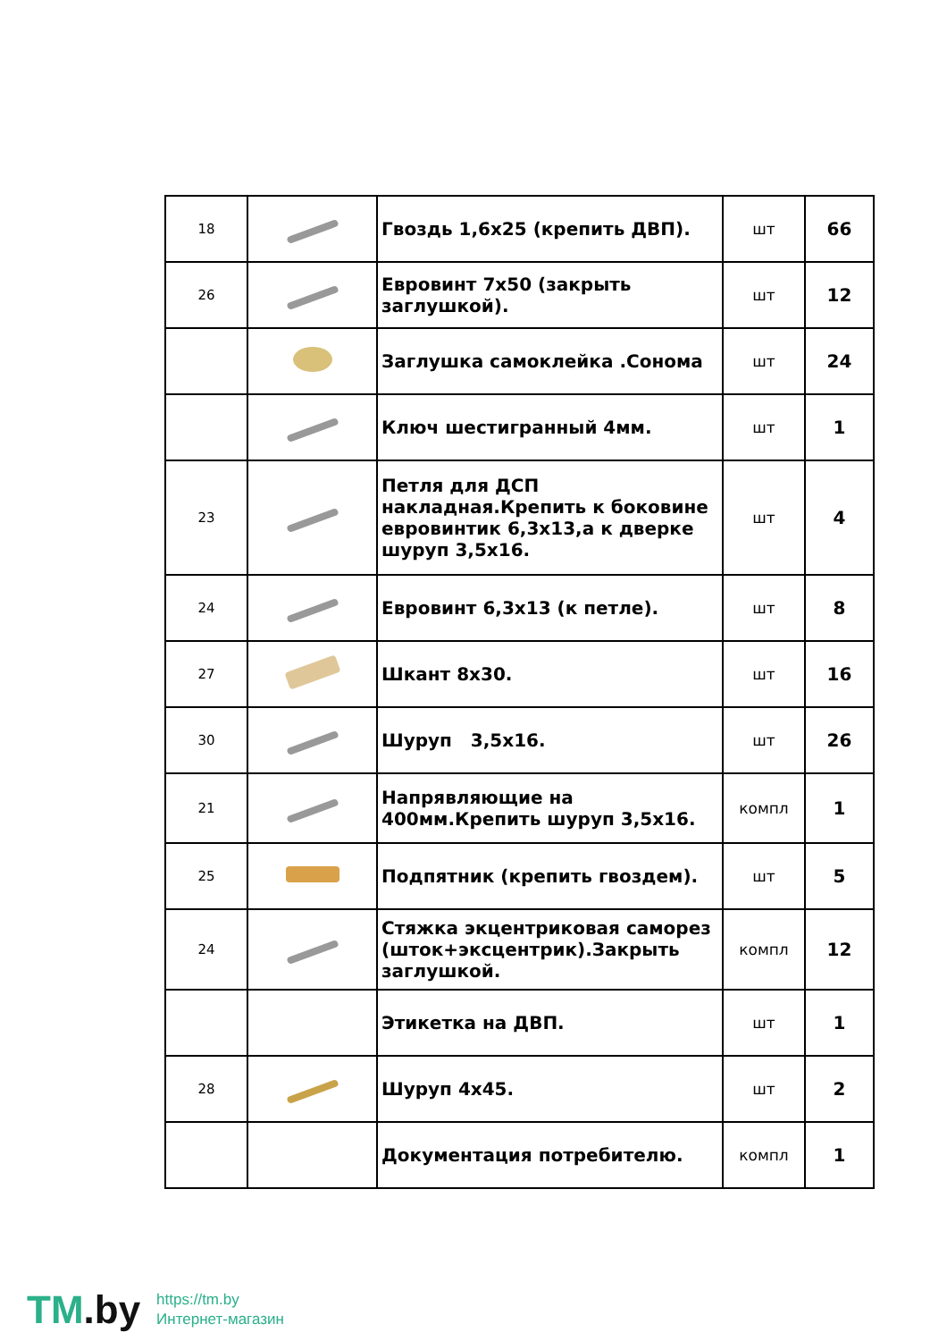| 18 | | Гвоздь 1,6х25 (крепить ДВП). | шт | 66 |
| 26 | | Евровинт 7х50 (закрыть заглушкой). | шт | 12 |
| | | Заглушка самоклейка .Сонома | шт | 24 |
| | | Ключ шестигранный 4мм. | шт | 1 |
| 23 | | Петля для ДСП накладная.Крепить к боковине евровинтик 6,3х13,а к дверке шуруп 3,5х16. | шт | 4 |
| 24 | | Евровинт 6,3х13 (к петле). | шт | 8 |
| 27 | | Шкант 8х30. | шт | 16 |
| 30 | | Шуруп 3,5х16. | шт | 26 |
| 21 | | Напрявляющие на 400мм.Крепить шуруп 3,5х16. | компл | 1 |
| 25 | | Подпятник (крепить гвоздем). | шт | 5 |
| 24 | | Стяжка экцентриковая саморез (шток+эксцентрик).Закрыть заглушкой. | компл | 12 |
| | | Этикетка на ДВП. | шт | 1 |
| 28 | | Шуруп 4х45. | шт | 2 |
| | | Документация потребителю. | компл | 1 |
TM.by
https://tm.by
Интернет-магазин